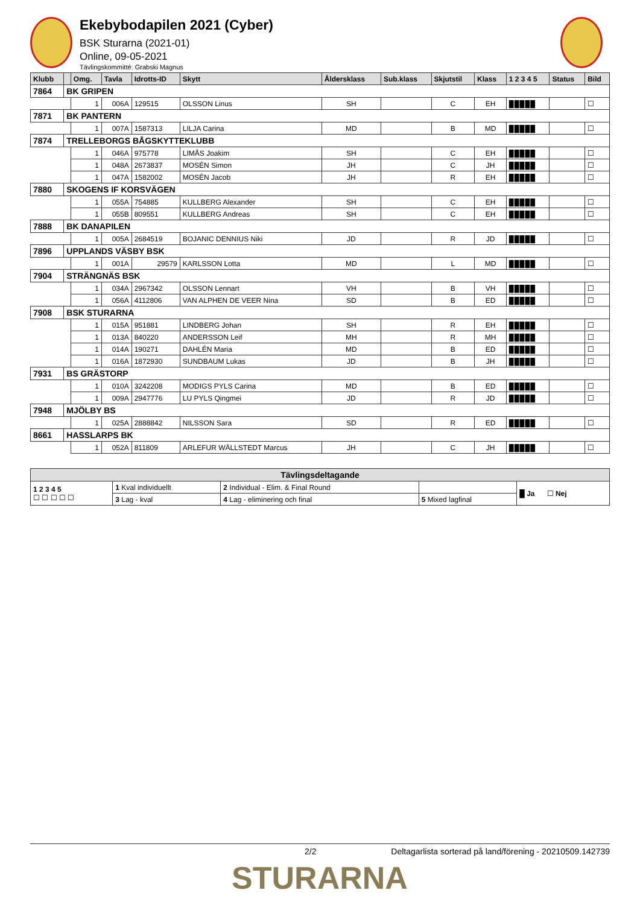Ekebybodapilen 2021 (Cyber)
BSK Sturarna (2021-01)
Online, 09-05-2021
Tävlingskommitté: Grabski Magnus
| Klubb | | Omg. | Tavla | Idrotts-ID | Skytt | Åldersklass | Sub.klass | Skjutstil | Klass | 1 2 3 4 5 | Status | Bild |
| --- | --- | --- | --- | --- | --- | --- | --- | --- | --- | --- | --- | --- |
| 7864 | BK GRIPEN | | | | | | | | | | | |
| | | 1 | 006A | 129515 | OLSSON Linus | SH | | C | EH | █ █ █ █ █ | | ☐ |
| 7871 | BK PANTERN | | | | | | | | | | | |
| | | 1 | 007A | 1587313 | LILJA Carina | MD | | B | MD | █ █ █ █ █ | | ☐ |
| 7874 | TRELLEBORGS BÅGSKYTTEKLUBB | | | | | | | | | | | |
| | | 1 | 046A | 975778 | LIMÅS Joakim | SH | | C | EH | █ █ █ █ █ | | ☐ |
| | | 1 | 048A | 2673837 | MOSÉN Simon | JH | | C | JH | █ █ █ █ █ | | ☐ |
| | | 1 | 047A | 1582002 | MOSÉN Jacob | JH | | R | EH | █ █ █ █ █ | | ☐ |
| 7880 | SKOGENS IF KORSVÄGEN | | | | | | | | | | | |
| | | 1 | 055A | 754885 | KULLBERG Alexander | SH | | C | EH | █ █ █ █ █ | | ☐ |
| | | 1 | 055B | 809551 | KULLBERG Andreas | SH | | C | EH | █ █ █ █ █ | | ☐ |
| 7888 | BK DANAPILEN | | | | | | | | | | | |
| | | 1 | 005A | 2684519 | BOJANIC DENNIUS Niki | JD | | R | JD | █ █ █ █ █ | | ☐ |
| 7896 | UPPLANDS VÄSBY BSK | | | | | | | | | | | |
| | | 1 | 001A | 29579 | KARLSSON Lotta | MD | | L | MD | █ █ █ █ █ | | ☐ |
| 7904 | STRÄNGNÄS BSK | | | | | | | | | | | |
| | | 1 | 034A | 2967342 | OLSSON Lennart | VH | | B | VH | █ █ █ █ █ | | ☐ |
| | | 1 | 056A | 4112806 | VAN ALPHEN DE VEER Nina | SD | | B | ED | █ █ █ █ █ | | ☐ |
| 7908 | BSK STURARNA | | | | | | | | | | | |
| | | 1 | 015A | 951881 | LINDBERG Johan | SH | | R | EH | █ █ █ █ █ | | ☐ |
| | | 1 | 013A | 840220 | ANDERSSON Leif | MH | | R | MH | █ █ █ █ █ | | ☐ |
| | | 1 | 014A | 190271 | DAHLÉN Maria | MD | | B | ED | █ █ █ █ █ | | ☐ |
| | | 1 | 016A | 1872930 | SUNDBAUM Lukas | JD | | B | JH | █ █ █ █ █ | | ☐ |
| 7931 | BS GRÄSTORP | | | | | | | | | | | |
| | | 1 | 010A | 3242208 | MODIGS PYLS Carina | MD | | B | ED | █ █ █ █ █ | | ☐ |
| | | 1 | 009A | 2947776 | LU PYLS Qingmei | JD | | R | JD | █ █ █ █ █ | | ☐ |
| 7948 | MJÖLBY BS | | | | | | | | | | | |
| | | 1 | 025A | 2888842 | NILSSON Sara | SD | | R | ED | █ █ █ █ █ | | ☐ |
| 8661 | HASSLARPS BK | | | | | | | | | | | |
| | | 1 | 052A | 811809 | ARLEFUR WÄLLSTEDT Marcus | JH | | C | JH | █ █ █ █ █ | | ☐ |
| Tävlingsdeltagande | | | | |
| --- | --- | --- | --- | --- |
| 1 2 3 4 5 ☐ ☐ ☐ ☐ ☐ | 1 Kval individuellt | 2 Individual - Elim. & Final Round | | █ Ja ☐ Nej |
| | 3 Lag - kval | 4 Lag - eliminering och final | 5 Mixed lagfinal | |
2/2 Deltagarlista sorterad på land/förening - 20210509.142739
STURARNA